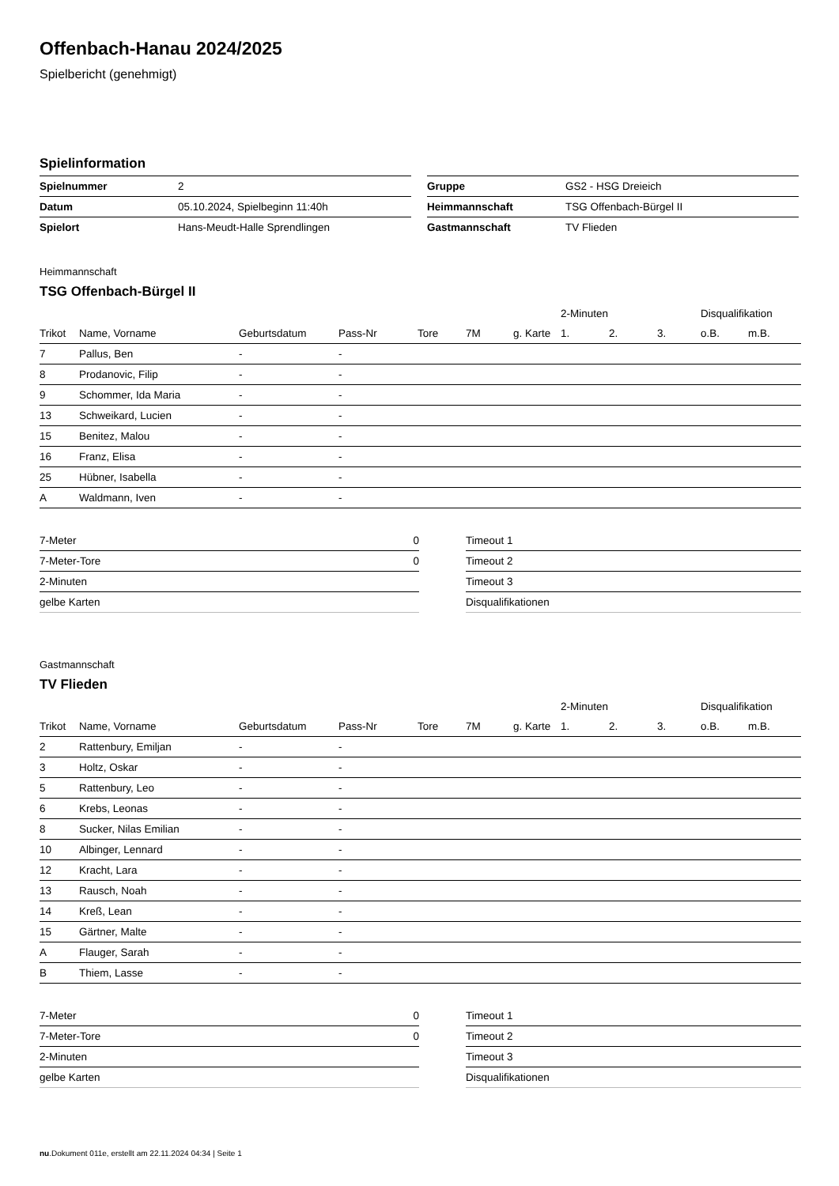Offenbach-Hanau 2024/2025
Spielbericht (genehmigt)
Spielinformation
| Spielnummer | 2 |
| Datum | 05.10.2024, Spielbeginn 11:40h |
| Spielort | Hans-Meudt-Halle Sprendlingen |
| Gruppe | GS2 - HSG Dreieich |
| Heimmannschaft | TSG Offenbach-Bürgel II |
| Gastmannschaft | TV Flieden |
Heimmannschaft
TSG Offenbach-Bürgel II
| | | | | | | | 2-Minuten | | | Disqualifikation | |
| --- | --- | --- | --- | --- | --- | --- | --- | --- | --- | --- | --- |
| Trikot | Name, Vorname | Geburtsdatum | Pass-Nr | Tore | 7M | g. Karte | 1. | 2. | 3. | o.B. | m.B. |
| 7 | Pallus, Ben | - | - | | | | | | | | |
| 8 | Prodanovic, Filip | - | - | | | | | | | | |
| 9 | Schommer, Ida Maria | - | - | | | | | | | | |
| 13 | Schweikard, Lucien | - | - | | | | | | | | |
| 15 | Benitez, Malou | - | - | | | | | | | | |
| 16 | Franz, Elisa | - | - | | | | | | | | |
| 25 | Hübner, Isabella | - | - | | | | | | | | |
| A | Waldmann, Iven | - | - | | | | | | | | |
| 7-Meter | 0 |
| 7-Meter-Tore | 0 |
| 2-Minuten | |
| gelbe Karten | |
| Timeout 1 |
| Timeout 2 |
| Timeout 3 |
| Disqualifikationen |
Gastmannschaft
TV Flieden
| | | | | | | | 2-Minuten | | | Disqualifikation | |
| --- | --- | --- | --- | --- | --- | --- | --- | --- | --- | --- | --- |
| Trikot | Name, Vorname | Geburtsdatum | Pass-Nr | Tore | 7M | g. Karte | 1. | 2. | 3. | o.B. | m.B. |
| 2 | Rattenbury, Emiljan | - | - | | | | | | | | |
| 3 | Holtz, Oskar | - | - | | | | | | | | |
| 5 | Rattenbury, Leo | - | - | | | | | | | | |
| 6 | Krebs, Leonas | - | - | | | | | | | | |
| 8 | Sucker, Nilas Emilian | - | - | | | | | | | | |
| 10 | Albinger, Lennard | - | - | | | | | | | | |
| 12 | Kracht, Lara | - | - | | | | | | | | |
| 13 | Rausch, Noah | - | - | | | | | | | | |
| 14 | Kreß, Lean | - | - | | | | | | | | |
| 15 | Gärtner, Malte | - | - | | | | | | | | |
| A | Flauger, Sarah | - | - | | | | | | | | |
| B | Thiem, Lasse | - | - | | | | | | | | |
| 7-Meter | 0 |
| 7-Meter-Tore | 0 |
| 2-Minuten | |
| gelbe Karten | |
| Timeout 1 |
| Timeout 2 |
| Timeout 3 |
| Disqualifikationen |
nu.Dokument 011e, erstellt am 22.11.2024 04:34 | Seite 1